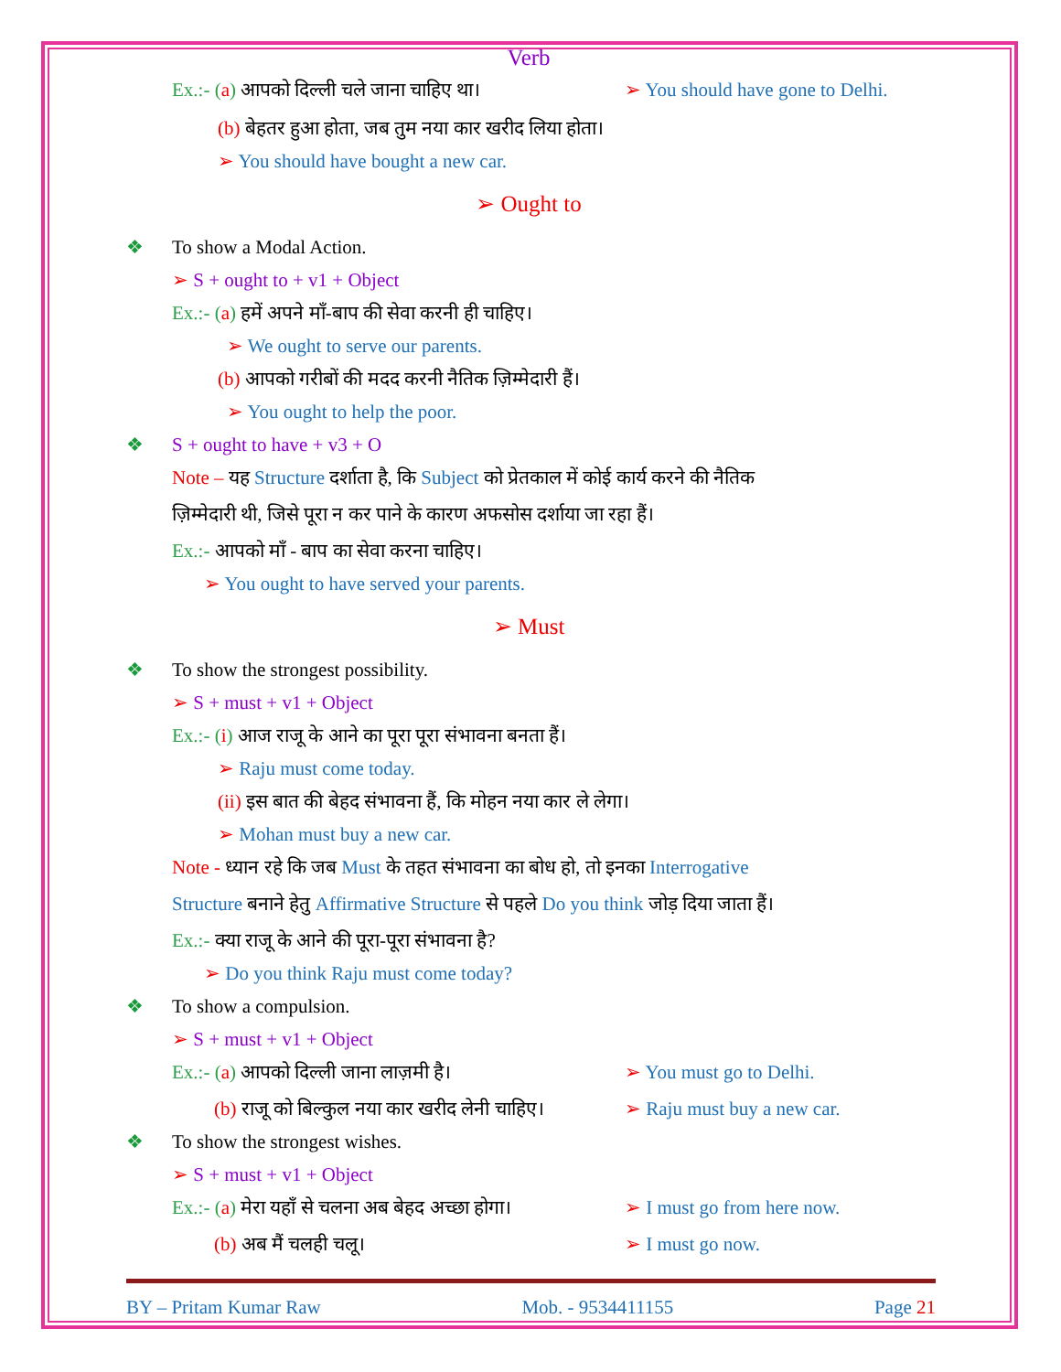Verb
Ex.:- (a) आपको दिल्ली चले जाना चाहिए था। ➢ You should have gone to Delhi.
(b) बेहतर हुआ होता, जब तुम नया कार खरीद लिया होता।
➢ You should have bought a new car.
➢ Ought to
❖ To show a Modal Action.
➢ S + ought to + v1 + Object
Ex.:- (a) हमें अपने माँ-बाप की सेवा करनी ही चाहिए।
➢ We ought to serve our parents.
(b) आपको गरीबों की मदद करनी नैतिक ज़िम्मेदारी हैं।
➢ You ought to help the poor.
❖ S + ought to have + v3 + O
Note – यह Structure दर्शाता है, कि Subject को प्रेतकाल में कोई कार्य करने की नैतिक
ज़िम्मेदारी थी, जिसे पूरा न कर पाने के कारण अफसोस दर्शाया जा रहा हैं।
Ex.:- आपको माँ - बाप का सेवा करना चाहिए।
➢ You ought to have served your parents.
➢ Must
❖ To show the strongest possibility.
➢ S + must + v1 + Object
Ex.:- (i) आज राजू के आने का पूरा पूरा संभावना बनता हैं।
➢ Raju must come today.
(ii) इस बात की बेहद संभावना हैं, कि मोहन नया कार ले लेगा।
➢ Mohan must buy a new car.
Note - ध्यान रहे कि जब Must के तहत संभावना का बोध हो, तो इनका Interrogative
Structure बनाने हेतु Affirmative Structure से पहले Do you think जोड़ दिया जाता हैं।
Ex.:- क्या राजू के आने की पूरा-पूरा संभावना है?
➢ Do you think Raju must come today?
❖ To show a compulsion.
➢ S + must + v1 + Object
Ex.:- (a) आपको दिल्ली जाना लाज़मी है। ➢ You must go to Delhi.
(b) राजू को बिल्कुल नया कार खरीद लेनी चाहिए। ➢ Raju must buy a new car.
❖ To show the strongest wishes.
➢ S + must + v1 + Object
Ex.:- (a) मेरा यहाँ से चलना अब बेहद अच्छा होगा। ➢ I must go from here now.
(b) अब मैं चलही चलू। ➢ I must go now.
BY – Pritam Kumar Raw Mob. - 9534411155 Page 21